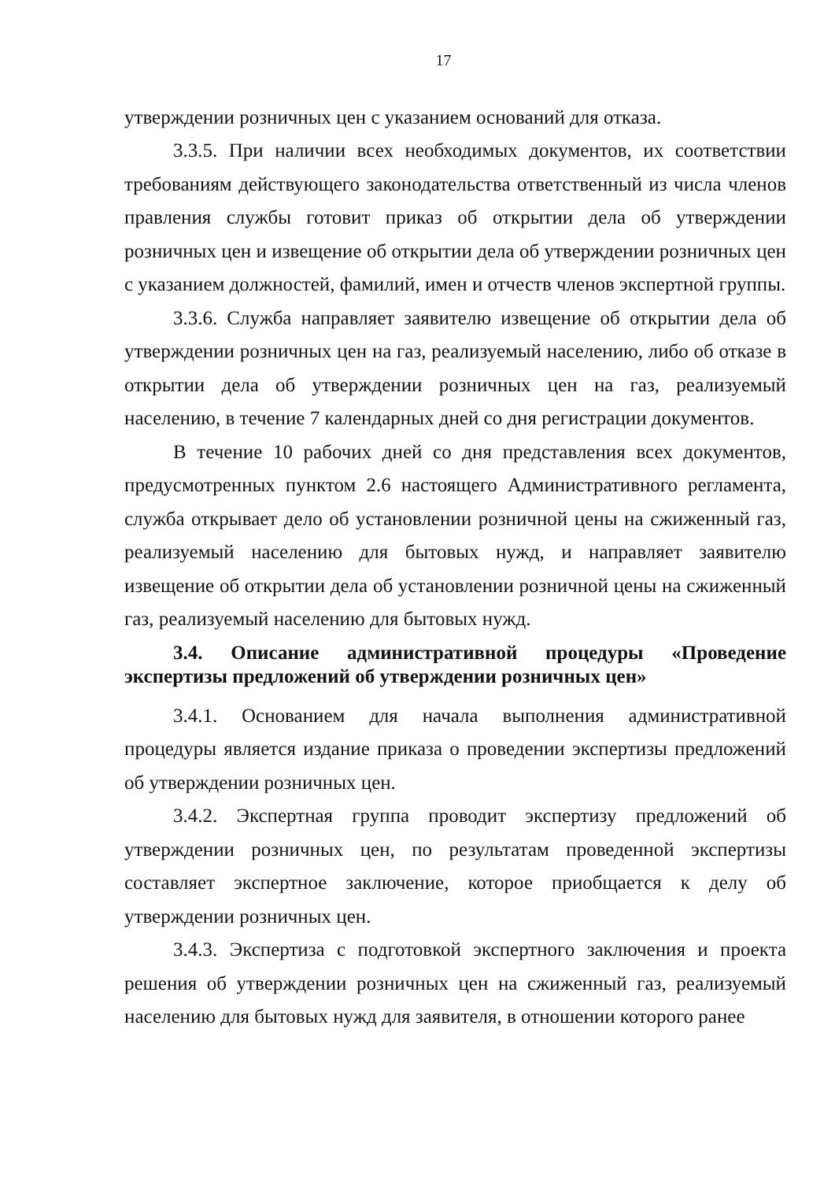17
утверждении розничных цен с указанием оснований для отказа.
3.3.5. При наличии всех необходимых документов, их соответствии требованиям действующего законодательства ответственный из числа членов правления службы готовит приказ об открытии дела об утверждении розничных цен и извещение об открытии дела об утверждении розничных цен с указанием должностей, фамилий, имен и отчеств членов экспертной группы.
3.3.6. Служба направляет заявителю извещение об открытии дела об утверждении розничных цен на газ, реализуемый населению, либо об отказе в открытии дела об утверждении розничных цен на газ, реализуемый населению, в течение 7 календарных дней со дня регистрации документов.
В течение 10 рабочих дней со дня представления всех документов, предусмотренных пунктом 2.6 настоящего Административного регламента, служба открывает дело об установлении розничной цены на сжиженный газ, реализуемый населению для бытовых нужд, и направляет заявителю извещение об открытии дела об установлении розничной цены на сжиженный газ, реализуемый населению для бытовых нужд.
3.4. Описание административной процедуры «Проведение экспертизы предложений об утверждении розничных цен»
3.4.1. Основанием для начала выполнения административной процедуры является издание приказа о проведении экспертизы предложений об утверждении розничных цен.
3.4.2. Экспертная группа проводит экспертизу предложений об утверждении розничных цен, по результатам проведенной экспертизы составляет экспертное заключение, которое приобщается к делу об утверждении розничных цен.
3.4.3. Экспертиза с подготовкой экспертного заключения и проекта решения об утверждении розничных цен на сжиженный газ, реализуемый населению для бытовых нужд для заявителя, в отношении которого ранее